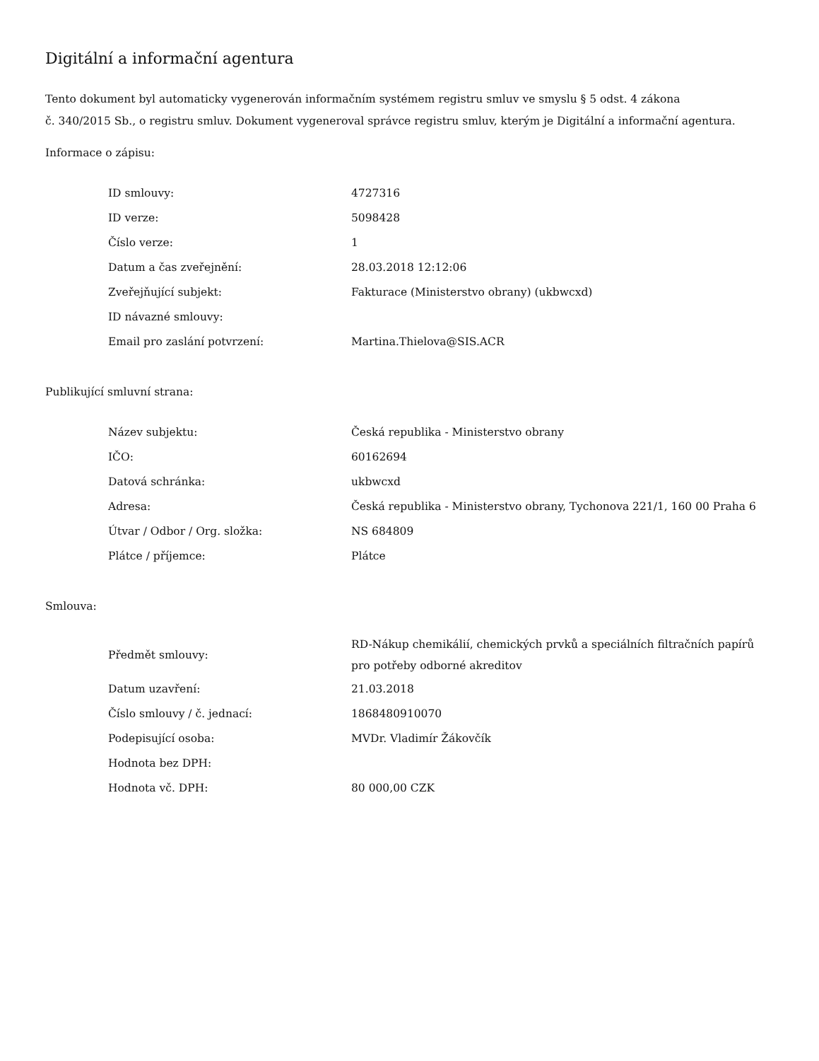Digitální a informační agentura
Tento dokument byl automaticky vygenerován informačním systémem registru smluv ve smyslu § 5 odst. 4 zákona
č. 340/2015 Sb., o registru smluv. Dokument vygeneroval správce registru smluv, kterým je Digitální a informační agentura.
Informace o zápisu:
| ID smlouvy: | 4727316 |
| ID verze: | 5098428 |
| Číslo verze: | 1 |
| Datum a čas zveřejnění: | 28.03.2018 12:12:06 |
| Zveřejňující subjekt: | Fakturace (Ministerstvo obrany) (ukbwcxd) |
| ID návazné smlouvy: | |
| Email pro zaslání potvrzení: | Martina.Thielova@SIS.ACR |
Publikující smluvní strana:
| Název subjektu: | Česká republika - Ministerstvo obrany |
| IČO: | 60162694 |
| Datová schránka: | ukbwcxd |
| Adresa: | Česká republika - Ministerstvo obrany, Tychonova 221/1, 160 00 Praha 6 |
| Útvar / Odbor / Org. složka: | NS 684809 |
| Plátce / příjemce: | Plátce |
Smlouva:
| Předmět smlouvy: | RD-Nákup chemikálií, chemických prvků a speciálních filtračních papírů pro potřeby odborné akreditov |
| Datum uzavření: | 21.03.2018 |
| Číslo smlouvy / č. jednací: | 1868480910070 |
| Podepisující osoba: | MVDr. Vladimír Žákovčík |
| Hodnota bez DPH: | |
| Hodnota vč. DPH: | 80 000,00 CZK |